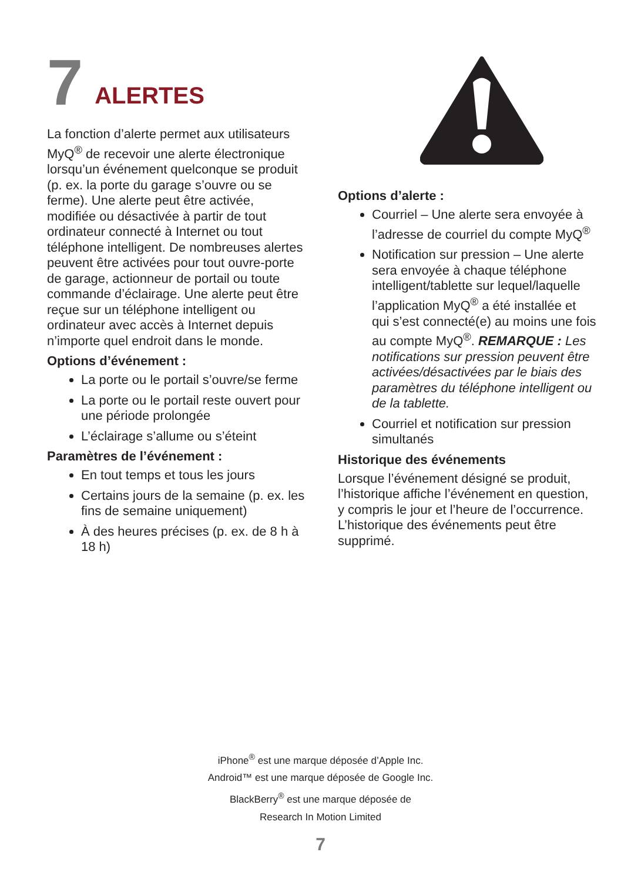7 ALERTES
La fonction d’alerte permet aux utilisateurs MyQ<sup>®</sup> de recevoir une alerte électronique lorsqu’un événement quelconque se produit (p. ex. la porte du garage s’ouvre ou se ferme). Une alerte peut être activée, modifiée ou désactivée à partir de tout ordinateur connecté à Internet ou tout téléphone intelligent. De nombreuses alertes peuvent être activées pour tout ouvre-porte de garage, actionneur de portail ou toute commande d’éclairage. Une alerte peut être reçue sur un téléphone intelligent ou ordinateur avec accès à Internet depuis n’importe quel endroit dans le monde.
Options d’événement :
La porte ou le portail s’ouvre/se ferme
La porte ou le portail reste ouvert pour une période prolongée
L’éclairage s’allume ou s’éteint
Paramètres de l’événement :
En tout temps et tous les jours
Certains jours de la semaine (p. ex. les fins de semaine uniquement)
À des heures précises (p. ex. de 8 h à 18 h)
Options d’alerte :
Courriel – Une alerte sera envoyée à l’adresse de courriel du compte MyQ<sup>®</sup>
Notification sur pression – Une alerte sera envoyée à chaque téléphone intelligent/tablette sur lequel/laquelle l’application MyQ<sup>®</sup> a été installée et qui s’est connecté(e) au moins une fois au compte MyQ<sup>®</sup>. REMARQUE : Les notifications sur pression peuvent être activées/désactivées par le biais des paramètres du téléphone intelligent ou de la tablette.
Courriel et notification sur pression simultanés
Historique des événements
Lorsque l’événement désigné se produit, l’historique affiche l’événement en question, y compris le jour et l’heure de l’occurrence. L’historique des événements peut être supprimé.
iPhone<sup>®</sup> est une marque déposée d’Apple Inc.
Android™ est une marque déposée de Google Inc.
BlackBerry<sup>®</sup> est une marque déposée de
Research In Motion Limited
7